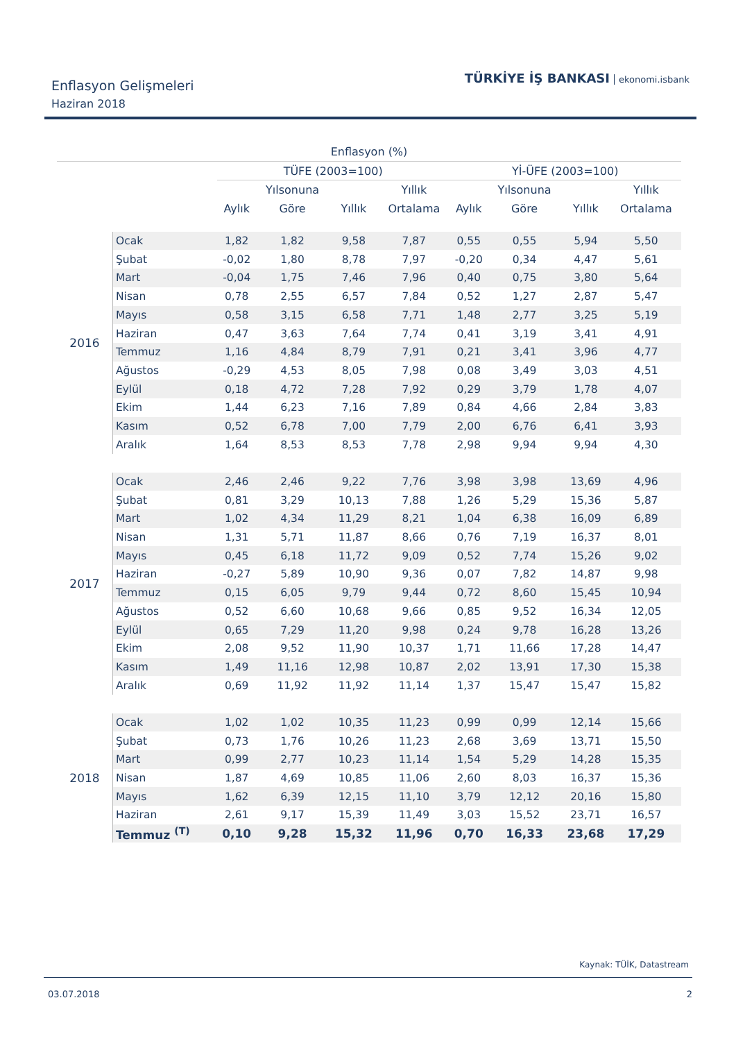Enflasyon Gelişmeleri
Haziran 2018
TÜRKİYE İŞ BANKASI ekonomi.isbank
| Enflasyon (%) | | | | | | | | | |
| --- | --- | --- | --- | --- | --- | --- | --- | --- | --- |
| | | TÜFE (2003=100) | | | | Yİ-ÜFE (2003=100) | | | |
| | | | Yılsonuna | | Yıllık | | Yılsonuna | | Yıllık |
| | | Aylık | Göre | Yıllık | Ortalama | Aylık | Göre | Yıllık | Ortalama |
| 2016 | Ocak | 1,82 | 1,82 | 9,58 | 7,87 | 0,55 | 0,55 | 5,94 | 5,50 |
| | Şubat | -0,02 | 1,80 | 8,78 | 7,97 | -0,20 | 0,34 | 4,47 | 5,61 |
| | Mart | -0,04 | 1,75 | 7,46 | 7,96 | 0,40 | 0,75 | 3,80 | 5,64 |
| | Nisan | 0,78 | 2,55 | 6,57 | 7,84 | 0,52 | 1,27 | 2,87 | 5,47 |
| | Mayıs | 0,58 | 3,15 | 6,58 | 7,71 | 1,48 | 2,77 | 3,25 | 5,19 |
| | Haziran | 0,47 | 3,63 | 7,64 | 7,74 | 0,41 | 3,19 | 3,41 | 4,91 |
| | Temmuz | 1,16 | 4,84 | 8,79 | 7,91 | 0,21 | 3,41 | 3,96 | 4,77 |
| | Ağustos | -0,29 | 4,53 | 8,05 | 7,98 | 0,08 | 3,49 | 3,03 | 4,51 |
| | Eylül | 0,18 | 4,72 | 7,28 | 7,92 | 0,29 | 3,79 | 1,78 | 4,07 |
| | Ekim | 1,44 | 6,23 | 7,16 | 7,89 | 0,84 | 4,66 | 2,84 | 3,83 |
| | Kasım | 0,52 | 6,78 | 7,00 | 7,79 | 2,00 | 6,76 | 6,41 | 3,93 |
| | Aralık | 1,64 | 8,53 | 8,53 | 7,78 | 2,98 | 9,94 | 9,94 | 4,30 |
| 2017 | Ocak | 2,46 | 2,46 | 9,22 | 7,76 | 3,98 | 3,98 | 13,69 | 4,96 |
| | Şubat | 0,81 | 3,29 | 10,13 | 7,88 | 1,26 | 5,29 | 15,36 | 5,87 |
| | Mart | 1,02 | 4,34 | 11,29 | 8,21 | 1,04 | 6,38 | 16,09 | 6,89 |
| | Nisan | 1,31 | 5,71 | 11,87 | 8,66 | 0,76 | 7,19 | 16,37 | 8,01 |
| | Mayıs | 0,45 | 6,18 | 11,72 | 9,09 | 0,52 | 7,74 | 15,26 | 9,02 |
| | Haziran | -0,27 | 5,89 | 10,90 | 9,36 | 0,07 | 7,82 | 14,87 | 9,98 |
| | Temmuz | 0,15 | 6,05 | 9,79 | 9,44 | 0,72 | 8,60 | 15,45 | 10,94 |
| | Ağustos | 0,52 | 6,60 | 10,68 | 9,66 | 0,85 | 9,52 | 16,34 | 12,05 |
| | Eylül | 0,65 | 7,29 | 11,20 | 9,98 | 0,24 | 9,78 | 16,28 | 13,26 |
| | Ekim | 2,08 | 9,52 | 11,90 | 10,37 | 1,71 | 11,66 | 17,28 | 14,47 |
| | Kasım | 1,49 | 11,16 | 12,98 | 10,87 | 2,02 | 13,91 | 17,30 | 15,38 |
| | Aralık | 0,69 | 11,92 | 11,92 | 11,14 | 1,37 | 15,47 | 15,47 | 15,82 |
| 2018 | Ocak | 1,02 | 1,02 | 10,35 | 11,23 | 0,99 | 0,99 | 12,14 | 15,66 |
| | Şubat | 0,73 | 1,76 | 10,26 | 11,23 | 2,68 | 3,69 | 13,71 | 15,50 |
| | Mart | 0,99 | 2,77 | 10,23 | 11,14 | 1,54 | 5,29 | 14,28 | 15,35 |
| | Nisan | 1,87 | 4,69 | 10,85 | 11,06 | 2,60 | 8,03 | 16,37 | 15,36 |
| | Mayıs | 1,62 | 6,39 | 12,15 | 11,10 | 3,79 | 12,12 | 20,16 | 15,80 |
| | Haziran | 2,61 | 9,17 | 15,39 | 11,49 | 3,03 | 15,52 | 23,71 | 16,57 |
| | Temmuz <sup>(T)</sup> | 0,10 | 9,28 | 15,32 | 11,96 | 0,70 | 16,33 | 23,68 | 17,29 |
Kaynak: TÜİK, Datastream
03.07.2018 2